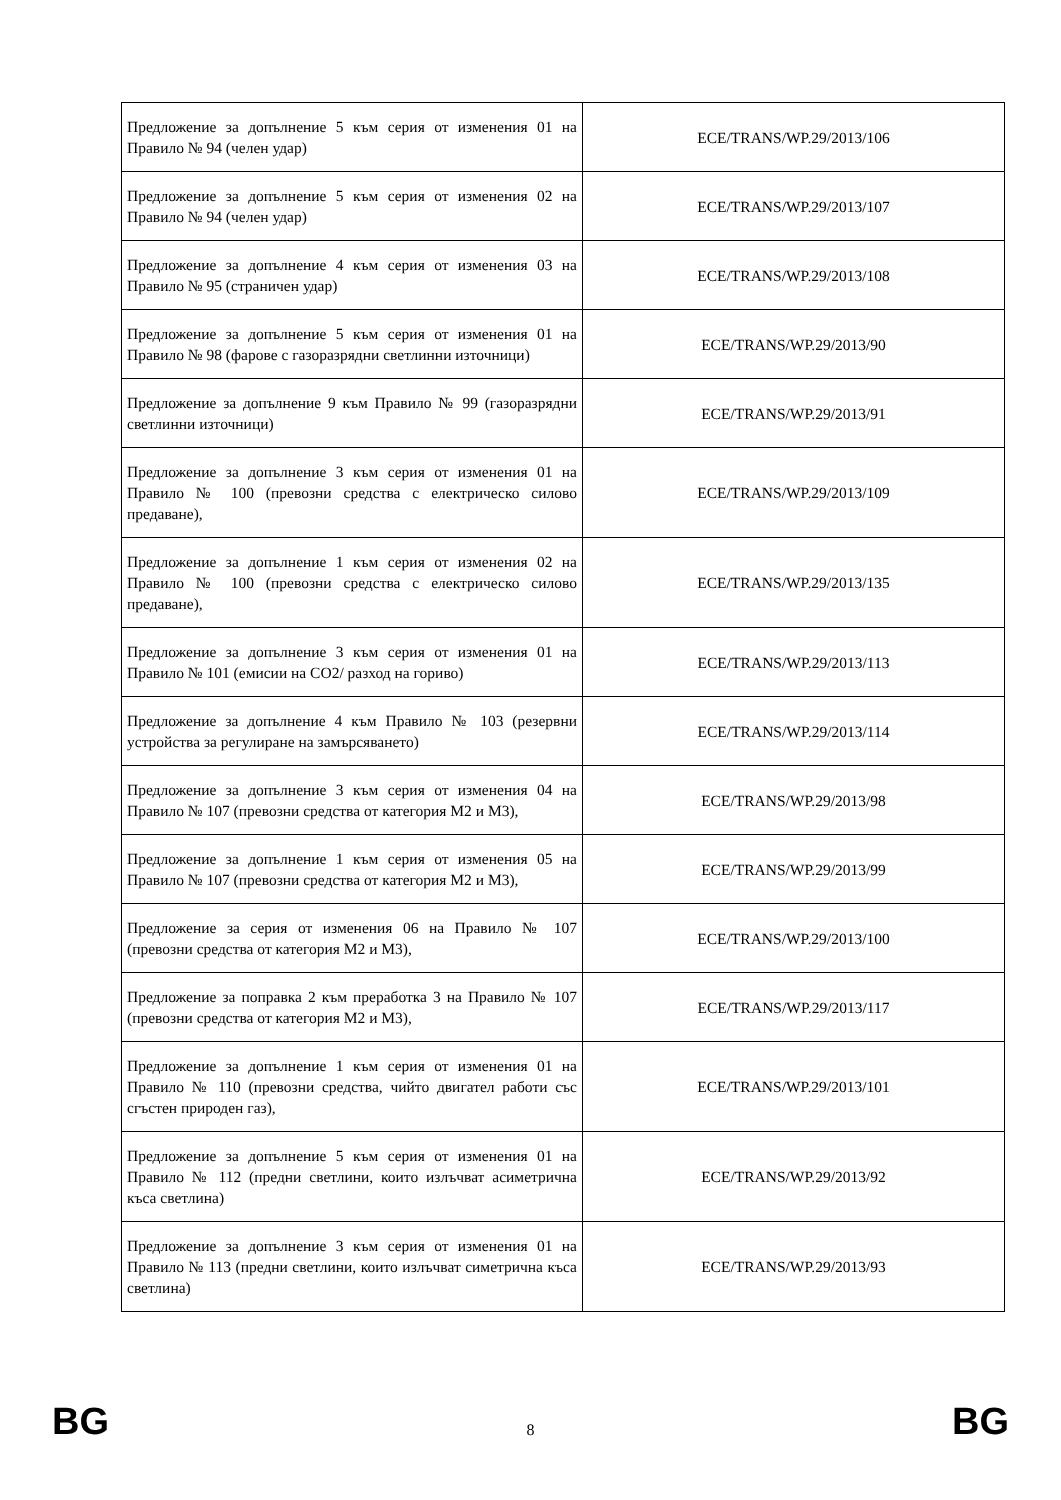| Предложение за допълнение 5 към серия от изменения 01 на Правило № 94 (челен удар) | ECE/TRANS/WP.29/2013/106 |
| Предложение за допълнение 5 към серия от изменения 02 на Правило № 94 (челен удар) | ECE/TRANS/WP.29/2013/107 |
| Предложение за допълнение 4 към серия от изменения 03 на Правило № 95 (страничен удар) | ECE/TRANS/WP.29/2013/108 |
| Предложение за допълнение 5 към серия от изменения 01 на Правило № 98 (фарове с газоразрядни светлинни източници) | ECE/TRANS/WP.29/2013/90 |
| Предложение за допълнение 9 към Правило № 99 (газоразрядни светлинни източници) | ECE/TRANS/WP.29/2013/91 |
| Предложение за допълнение 3 към серия от изменения 01 на Правило № 100 (превозни средства с електрическо силово предаване), | ECE/TRANS/WP.29/2013/109 |
| Предложение за допълнение 1 към серия от изменения 02 на Правило № 100 (превозни средства с електрическо силово предаване), | ECE/TRANS/WP.29/2013/135 |
| Предложение за допълнение 3 към серия от изменения 01 на Правило № 101 (емисии на CO2/ разход на гориво) | ECE/TRANS/WP.29/2013/113 |
| Предложение за допълнение 4 към Правило № 103 (резервни устройства за регулиране на замърсяването) | ECE/TRANS/WP.29/2013/114 |
| Предложение за допълнение 3 към серия от изменения 04 на Правило № 107 (превозни средства от категория M2 и M3), | ECE/TRANS/WP.29/2013/98 |
| Предложение за допълнение 1 към серия от изменения 05 на Правило № 107 (превозни средства от категория M2 и M3), | ECE/TRANS/WP.29/2013/99 |
| Предложение за серия от изменения 06 на Правило № 107 (превозни средства от категория M2 и M3), | ECE/TRANS/WP.29/2013/100 |
| Предложение за поправка 2 към преработка 3 на Правило № 107 (превозни средства от категория M2 и M3), | ECE/TRANS/WP.29/2013/117 |
| Предложение за допълнение 1 към серия от изменения 01 на Правило № 110 (превозни средства, чийто двигател работи със сгъстен природен газ), | ECE/TRANS/WP.29/2013/101 |
| Предложение за допълнение 5 към серия от изменения 01 на Правило № 112 (предни светлини, които излъчват асиметрична къса светлина) | ECE/TRANS/WP.29/2013/92 |
| Предложение за допълнение 3 към серия от изменения 01 на Правило № 113 (предни светлини, които излъчват симетрична къса светлина) | ECE/TRANS/WP.29/2013/93 |
BG 8 BG